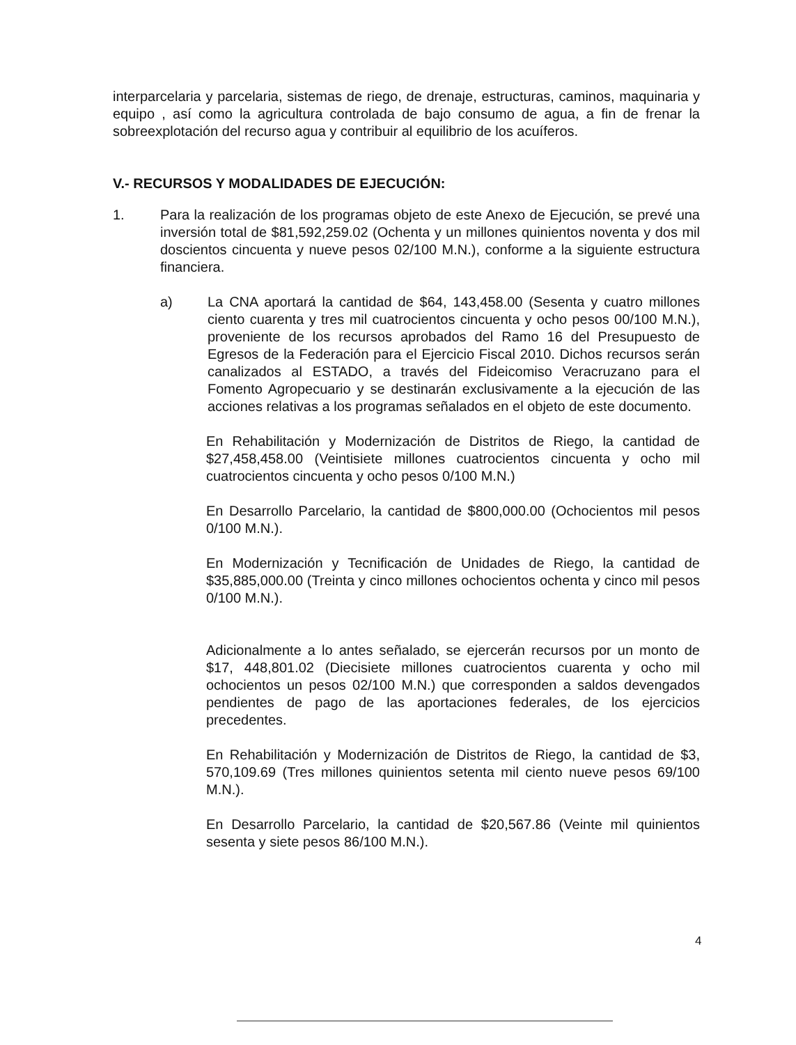interparcelaria y parcelaria, sistemas de riego, de drenaje, estructuras, caminos, maquinaria y equipo , así como la agricultura controlada de bajo consumo de agua, a fin de frenar la sobreexplotación del recurso agua y contribuir al equilibrio de los acuíferos.
V.- RECURSOS Y MODALIDADES DE EJECUCIÓN:
1. Para la realización de los programas objeto de este Anexo de Ejecución, se prevé una inversión total de $81,592,259.02 (Ochenta y un millones quinientos noventa y dos mil doscientos cincuenta y nueve pesos 02/100 M.N.), conforme a la siguiente estructura financiera.
a) La CNA aportará la cantidad de $64, 143,458.00 (Sesenta y cuatro millones ciento cuarenta y tres mil cuatrocientos cincuenta y ocho pesos 00/100 M.N.), proveniente de los recursos aprobados del Ramo 16 del Presupuesto de Egresos de la Federación para el Ejercicio Fiscal 2010. Dichos recursos serán canalizados al ESTADO, a través del Fideicomiso Veracruzano para el Fomento Agropecuario y se destinarán exclusivamente a la ejecución de las acciones relativas a los programas señalados en el objeto de este documento.
En Rehabilitación y Modernización de Distritos de Riego, la cantidad de $27,458,458.00 (Veintisiete millones cuatrocientos cincuenta y ocho mil cuatrocientos cincuenta y ocho pesos 0/100 M.N.)
En Desarrollo Parcelario, la cantidad de $800,000.00 (Ochocientos mil pesos 0/100 M.N.).
En Modernización y Tecnificación de Unidades de Riego, la cantidad de $35,885,000.00 (Treinta y cinco millones ochocientos ochenta y cinco mil pesos 0/100 M.N.).
Adicionalmente a lo antes señalado, se ejercerán recursos por un monto de $17, 448,801.02 (Diecisiete millones cuatrocientos cuarenta y ocho mil ochocientos un pesos 02/100 M.N.) que corresponden a saldos devengados pendientes de pago de las aportaciones federales, de los ejercicios precedentes.
En Rehabilitación y Modernización de Distritos de Riego, la cantidad de $3, 570,109.69 (Tres millones quinientos setenta mil ciento nueve pesos 69/100 M.N.).
En Desarrollo Parcelario, la cantidad de $20,567.86 (Veinte mil quinientos sesenta y siete pesos 86/100 M.N.).
4